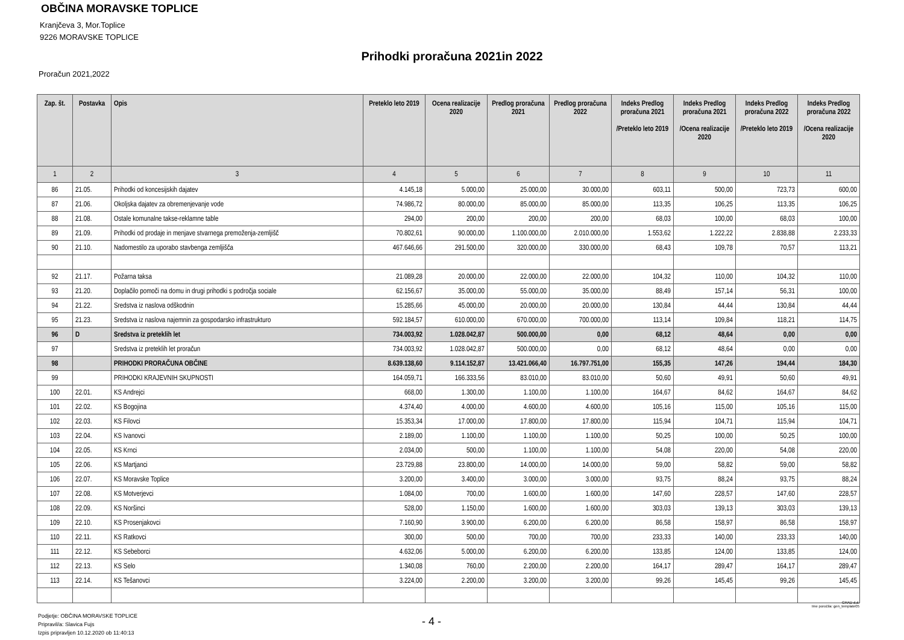OBČINA MORAVSKE TOPLICE
Kranjčeva 3, Mor.Toplice
9226 MORAVSKE TOPLICE
Prihodki proračuna 2021in 2022
Proračun 2021,2022
| Zap. št. | Postavka | Opis | Preteklo leto 2019 | Ocena realizacije 2020 | Predlog proračuna 2021 | Predlog proračuna 2022 | Indeks Predlog proračuna 2021 /Preteklo leto 2019 | Indeks Predlog proračuna 2021 /Ocena realizacije 2020 | Indeks Predlog proračuna 2022 /Preteklo leto 2019 | Indeks Predlog proračuna 2022 /Ocena realizacije 2020 |
| --- | --- | --- | --- | --- | --- | --- | --- | --- | --- | --- |
| 1 | 2 | 3 | 4 | 5 | 6 | 7 | 8 | 9 | 10 | 11 |
| 86 | 21.05. | Prihodki od koncesijskih dajatev | 4.145,18 | 5.000,00 | 25.000,00 | 30.000,00 | 603,11 | 500,00 | 723,73 | 600,00 |
| 87 | 21.06. | Okoljska dajatev za obremenjevanje vode | 74.986,72 | 80.000,00 | 85.000,00 | 85.000,00 | 113,35 | 106,25 | 113,35 | 106,25 |
| 88 | 21.08. | Ostale komunalne takse-reklamne table | 294,00 | 200,00 | 200,00 | 200,00 | 68,03 | 100,00 | 68,03 | 100,00 |
| 89 | 21.09. | Prihodki od prodaje in menjave stvarnega premoženja-zemljišč | 70.802,61 | 90.000,00 | 1.100.000,00 | 2.010.000,00 | 1.553,62 | 1.222,22 | 2.838,88 | 2.233,33 |
| 90 | 21.10. | Nadomestilo za uporabo stavbenga zemljišča | 467.646,66 | 291.500,00 | 320.000,00 | 330.000,00 | 68,43 | 109,78 | 70,57 | 113,21 |
| 92 | 21.17. | Požarna taksa | 21.089,28 | 20.000,00 | 22.000,00 | 22.000,00 | 104,32 | 110,00 | 104,32 | 110,00 |
| 93 | 21.20. | Doplačilo pomoči na domu in drugi prihodki s področja sociale | 62.156,67 | 35.000,00 | 55.000,00 | 35.000,00 | 88,49 | 157,14 | 56,31 | 100,00 |
| 94 | 21.22. | Sredstva iz naslova odškodnin | 15.285,66 | 45.000,00 | 20.000,00 | 20.000,00 | 130,84 | 44,44 | 130,84 | 44,44 |
| 95 | 21.23. | Sredstva iz naslova najemnin za gospodarsko infrastrukturo | 592.184,57 | 610.000,00 | 670.000,00 | 700.000,00 | 113,14 | 109,84 | 118,21 | 114,75 |
| 96 | D | Sredstva iz preteklih let | 734.003,92 | 1.028.042,87 | 500.000,00 | 0,00 | 68,12 | 48,64 | 0,00 | 0,00 |
| 97 | | Sredstva iz preteklih let proračun | 734.003,92 | 1.028.042,87 | 500.000,00 | 0,00 | 68,12 | 48,64 | 0,00 | 0,00 |
| 98 | | PRIHODKI PRORAČUNA OBČINE | 8.639.138,60 | 9.114.152,87 | 13.421.066,40 | 16.797.751,00 | 155,35 | 147,26 | 194,44 | 184,30 |
| 99 | | PRIHODKI KRAJEVNIH SKUPNOSTI | 164.059,71 | 166.333,56 | 83.010,00 | 83.010,00 | 50,60 | 49,91 | 50,60 | 49,91 |
| 100 | 22.01. | KS Andrejci | 668,00 | 1.300,00 | 1.100,00 | 1.100,00 | 164,67 | 84,62 | 164,67 | 84,62 |
| 101 | 22.02. | KS Bogojina | 4.374,40 | 4.000,00 | 4.600,00 | 4.600,00 | 105,16 | 115,00 | 105,16 | 115,00 |
| 102 | 22.03. | KS Filovci | 15.353,34 | 17.000,00 | 17.800,00 | 17.800,00 | 115,94 | 104,71 | 115,94 | 104,71 |
| 103 | 22.04. | KS Ivanovci | 2.189,00 | 1.100,00 | 1.100,00 | 1.100,00 | 50,25 | 100,00 | 50,25 | 100,00 |
| 104 | 22.05. | KS Krnci | 2.034,00 | 500,00 | 1.100,00 | 1.100,00 | 54,08 | 220,00 | 54,08 | 220,00 |
| 105 | 22.06. | KS Martjanci | 23.729,88 | 23.800,00 | 14.000,00 | 14.000,00 | 59,00 | 58,82 | 59,00 | 58,82 |
| 106 | 22.07. | KS Moravske Toplice | 3.200,00 | 3.400,00 | 3.000,00 | 3.000,00 | 93,75 | 88,24 | 93,75 | 88,24 |
| 107 | 22.08. | KS Motverjevci | 1.084,00 | 700,00 | 1.600,00 | 1.600,00 | 147,60 | 228,57 | 147,60 | 228,57 |
| 108 | 22.09. | KS Noršinci | 528,00 | 1.150,00 | 1.600,00 | 1.600,00 | 303,03 | 139,13 | 303,03 | 139,13 |
| 109 | 22.10. | KS Prosenjakovci | 7.160,90 | 3.900,00 | 6.200,00 | 6.200,00 | 86,58 | 158,97 | 86,58 | 158,97 |
| 110 | 22.11. | KS Ratkovci | 300,00 | 500,00 | 700,00 | 700,00 | 233,33 | 140,00 | 233,33 | 140,00 |
| 111 | 22.12. | KS Sebeborci | 4.632,06 | 5.000,00 | 6.200,00 | 6.200,00 | 133,85 | 124,00 | 133,85 | 124,00 |
| 112 | 22.13. | KS Selo | 1.340,08 | 760,00 | 2.200,00 | 2.200,00 | 164,17 | 289,47 | 164,17 | 289,47 |
| 113 | 22.14. | KS Tešanovci | 3.224,00 | 2.200,00 | 3.200,00 | 3.200,00 | 99,26 | 145,45 | 99,26 | 145,45 |
GRAD d.d.
Ime poročila: gen_template05
Podjetje: OBČINA MORAVSKE TOPLICE
Pripravil/a: Slavica Fujs
Izpis pripravljen 10.12.2020 ob 11:40:13
- 4 -